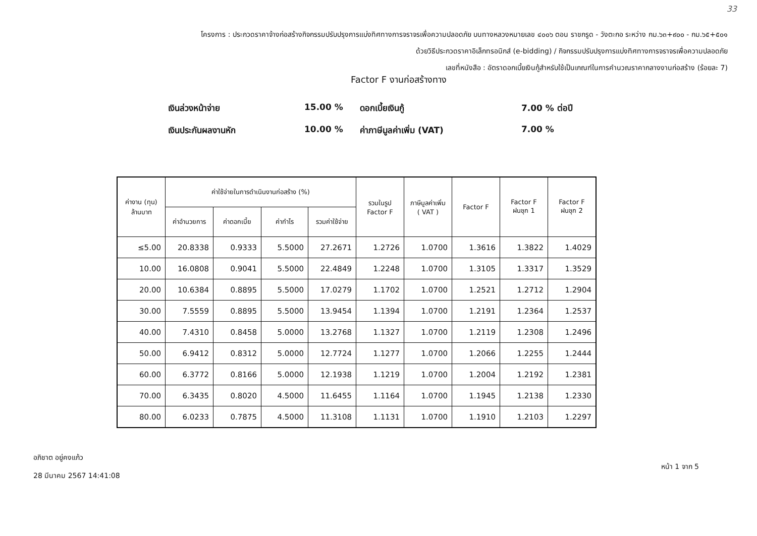33
โครงการ : ประกวดราคาจ้างก่อสร้างกิจกรรมปรับปรุงการแบ่งทิศทางการจราจรเพื่อความปลอดภัย บนทางหลวงหมายเลข ๔๐๐๖ ตอน ราชกรูด - วังตะกอ ระหว่าง กม.๖๓+๙๐๐ - กม.๖๕+๕๐๑
ด้วยวิธีประกวดราคาอิเล็กทรอนิกส์ (e-bidding) / กิจกรรมปรับปรุงการแบ่งทิศทางการจราจรเพื่อความปลอดภัย
เลขที่หนังสือ : อัตราดอกเบี้ยเงินกู้สำหรับใช้เป็นเกณฑ์ในการคำนวณราคากลางงานก่อสร้าง (ร้อยละ 7)
Factor F งานก่อสร้างทาง
เงินล่วงหน้าจ่าย
15.00 %
ดอกเบี้ยเงินกู้
7.00 % ต่อปี
เงินประกันผลงานหัก
10.00 %
ค่าภาษีมูลค่าเพิ่ม (VAT)
7.00 %
| ค่างาน (ทุน) ล้านบาท | ค่าใช้จ่ายในการดำเนินงานก่อสร้าง (%) | | | | รวมในรูป Factor F | ภาษีมูลค่าเพิ่ม ( VAT ) | Factor F | Factor F ฝนชุก 1 | Factor F ฝนชุก 2 |
| --- | --- | --- | --- | --- | --- | --- | --- | --- | --- |
| | ค่าอำนวยการ | ค่าดอกเบี้ย | ค่ากำไร | รวมค่าใช้จ่าย | | | | | |
| ≤5.00 | 20.8338 | 0.9333 | 5.5000 | 27.2671 | 1.2726 | 1.0700 | 1.3616 | 1.3822 | 1.4029 |
| 10.00 | 16.0808 | 0.9041 | 5.5000 | 22.4849 | 1.2248 | 1.0700 | 1.3105 | 1.3317 | 1.3529 |
| 20.00 | 10.6384 | 0.8895 | 5.5000 | 17.0279 | 1.1702 | 1.0700 | 1.2521 | 1.2712 | 1.2904 |
| 30.00 | 7.5559 | 0.8895 | 5.5000 | 13.9454 | 1.1394 | 1.0700 | 1.2191 | 1.2364 | 1.2537 |
| 40.00 | 7.4310 | 0.8458 | 5.0000 | 13.2768 | 1.1327 | 1.0700 | 1.2119 | 1.2308 | 1.2496 |
| 50.00 | 6.9412 | 0.8312 | 5.0000 | 12.7724 | 1.1277 | 1.0700 | 1.2066 | 1.2255 | 1.2444 |
| 60.00 | 6.3772 | 0.8166 | 5.0000 | 12.1938 | 1.1219 | 1.0700 | 1.2004 | 1.2192 | 1.2381 |
| 70.00 | 6.3435 | 0.8020 | 4.5000 | 11.6455 | 1.1164 | 1.0700 | 1.1945 | 1.2138 | 1.2330 |
| 80.00 | 6.0233 | 0.7875 | 4.5000 | 11.3108 | 1.1131 | 1.0700 | 1.1910 | 1.2103 | 1.2297 |
อภิชาต อยู่คงแก้ว
28 มีนาคม 2567 14:41:08
หน้า 1 จาก 5